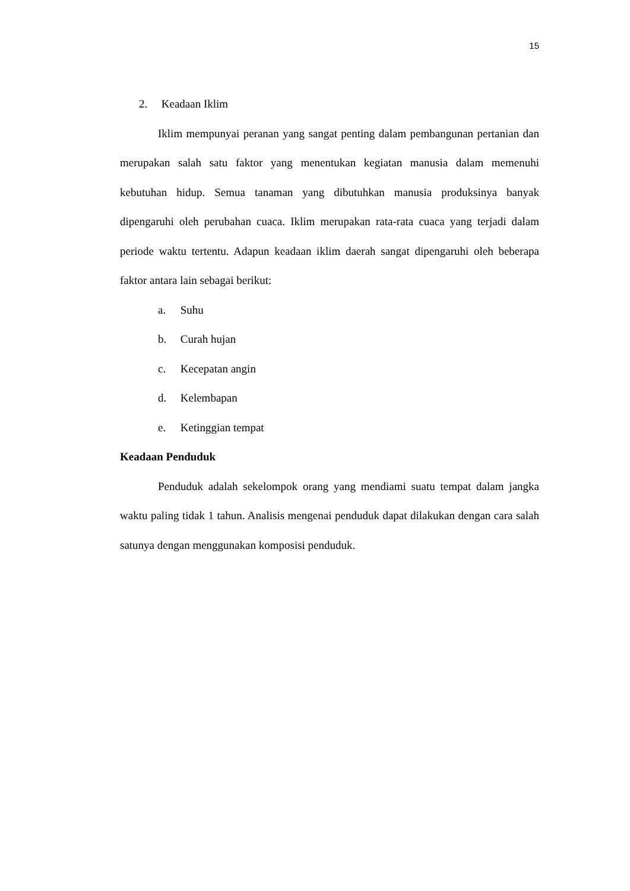15
2. Keadaan Iklim
Iklim mempunyai peranan yang sangat penting dalam pembangunan pertanian dan merupakan salah satu faktor yang menentukan kegiatan manusia dalam memenuhi kebutuhan hidup. Semua tanaman yang dibutuhkan manusia produksinya banyak dipengaruhi oleh perubahan cuaca. Iklim merupakan rata-rata cuaca yang terjadi dalam periode waktu tertentu. Adapun keadaan iklim daerah sangat dipengaruhi oleh beberapa faktor antara lain sebagai berikut:
a. Suhu
b. Curah hujan
c. Kecepatan angin
d. Kelembapan
e. Ketinggian tempat
Keadaan Penduduk
Penduduk adalah sekelompok orang yang mendiami suatu tempat dalam jangka waktu paling tidak 1 tahun. Analisis mengenai penduduk dapat dilakukan dengan cara salah satunya dengan menggunakan komposisi penduduk.